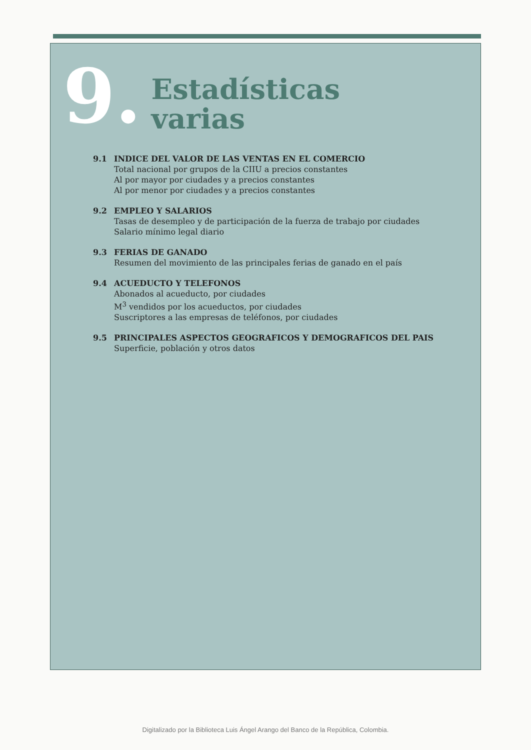9.
Estadísticas
varias
9.1 INDICE DEL VALOR DE LAS VENTAS EN EL COMERCIO
Total nacional por grupos de la CIIU a precios constantes
Al por mayor por ciudades y a precios constantes
Al por menor por ciudades y a precios constantes
9.2 EMPLEO Y SALARIOS
Tasas de desempleo y de participación de la fuerza de trabajo por ciudades
Salario mínimo legal diario
9.3 FERIAS DE GANADO
Resumen del movimiento de las principales ferias de ganado en el país
9.4 ACUEDUCTO Y TELEFONOS
Abonados al acueducto, por ciudades
M<sup>3</sup> vendidos por los acueductos, por ciudades
Suscriptores a las empresas de teléfonos, por ciudades
9.5 PRINCIPALES ASPECTOS GEOGRAFICOS Y DEMOGRAFICOS DEL PAIS
Superficie, población y otros datos
Digitalizado por la Biblioteca Luis Ángel Arango del Banco de la República, Colombia.